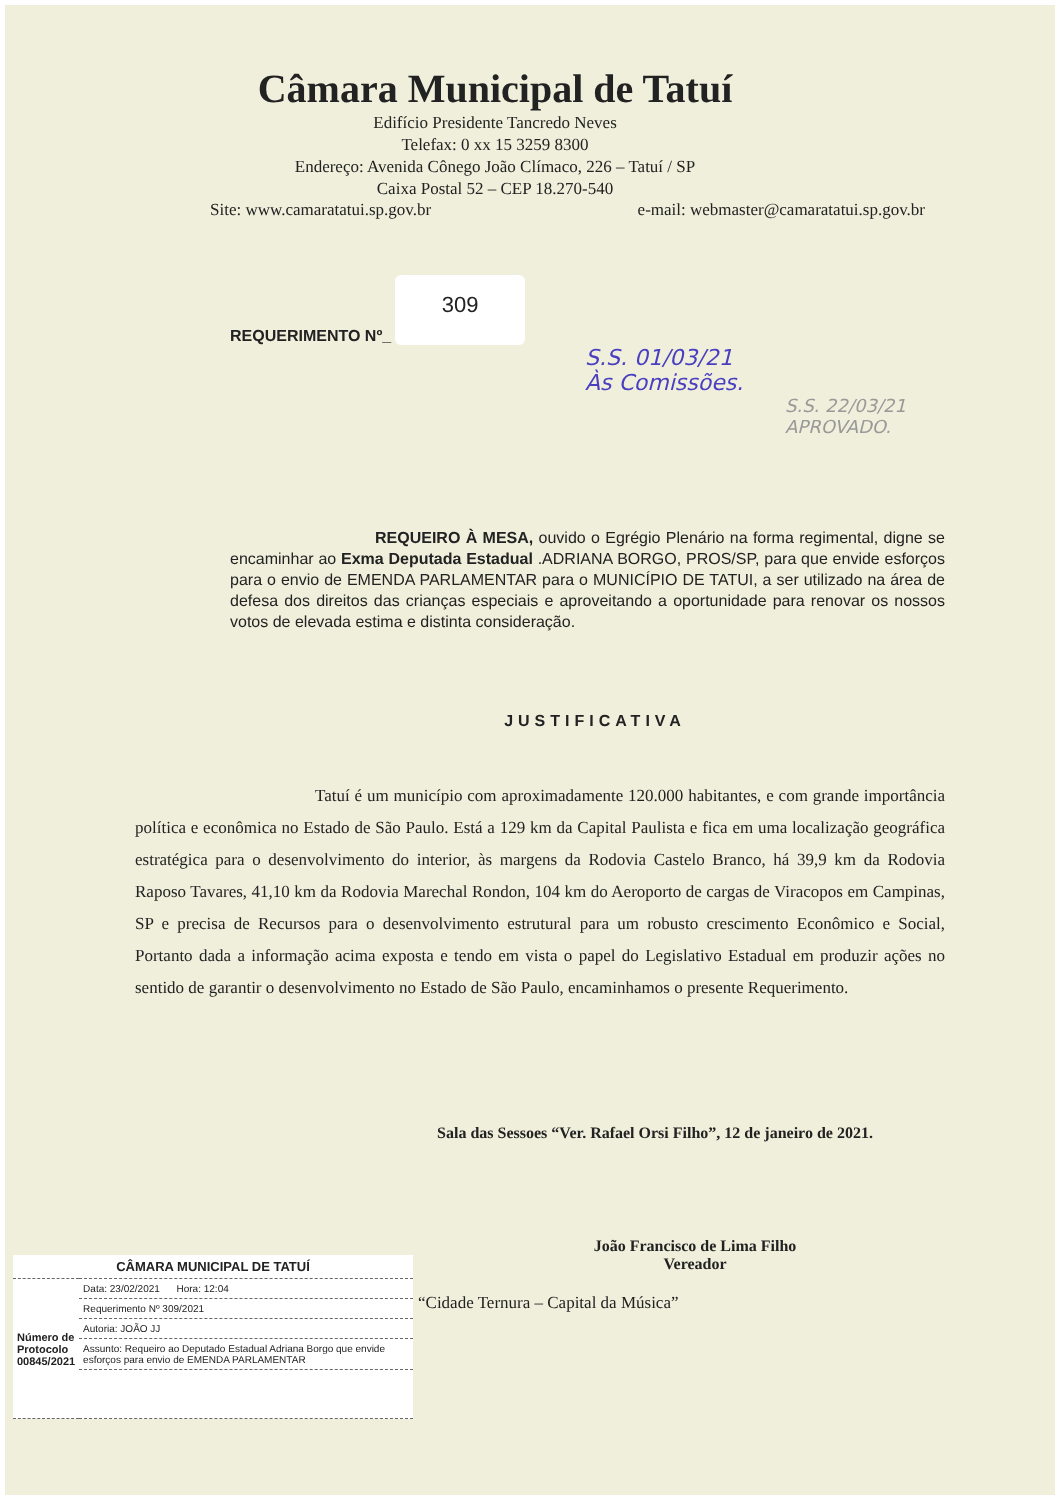Câmara Municipal de Tatuí
Edifício Presidente Tancredo Neves
Telefax: 0 xx 15 3259 8300
Endereço: Avenida Cônego João Clímaco, 226 – Tatuí / SP
Caixa Postal 52 – CEP 18.270-540
Site: www.camaratatui.sp.gov.br e-mail: webmaster@camaratatui.sp.gov.br
REQUERIMENTO Nº_
309
S.S. 01/03/21
Às Comissões.
S.S. 22/03/21
APROVADO.
REQUEIRO À MESA, ouvido o Egrégio Plenário na forma regimental, digne se encaminhar ao Exma Deputada Estadual .ADRIANA BORGO, PROS/SP, para que envide esforços para o envio de EMENDA PARLAMENTAR para o MUNICÍPIO DE TATUI, a ser utilizado na área de defesa dos direitos das crianças especiais e aproveitando a oportunidade para renovar os nossos votos de elevada estima e distinta consideração.
JUSTIFICATIVA
Tatuí é um município com aproximadamente 120.000 habitantes, e com grande importância política e econômica no Estado de São Paulo. Está a 129 km da Capital Paulista e fica em uma localização geográfica estratégica para o desenvolvimento do interior, às margens da Rodovia Castelo Branco, há 39,9 km da Rodovia Raposo Tavares, 41,10 km da Rodovia Marechal Rondon, 104 km do Aeroporto de cargas de Viracopos em Campinas, SP e precisa de Recursos para o desenvolvimento estrutural para um robusto crescimento Econômico e Social, Portanto dada a informação acima exposta e tendo em vista o papel do Legislativo Estadual em produzir ações no sentido de garantir o desenvolvimento no Estado de São Paulo, encaminhamos o presente Requerimento.
Sala das Sessoes “Ver. Rafael Orsi Filho”, 12 de janeiro de 2021.
João Francisco de Lima Filho
Vereador
“Cidade Ternura – Capital da Música”
| CÂMARA MUNICIPAL DE TATUÍ | |
| Número de Protocolo 00845/2021 | Data: 23/02/2021 Hora: 12:04 |
| | Requerimento Nº 309/2021 |
| | Autoria: JOÃO JJ |
| | Assunto: Requeiro ao Deputado Estadual Adriana Borgo que envide esforços para envio de EMENDA PARLAMENTAR |